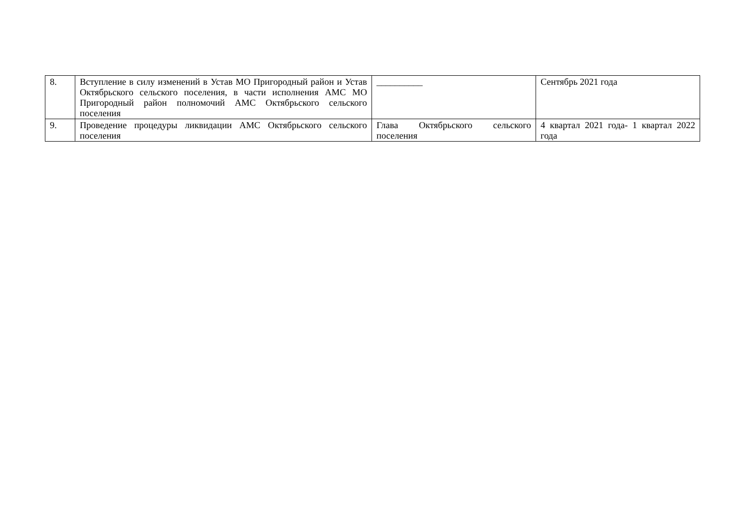| 8. | Вступление в силу изменений в Устав МО Пригородный район и Устав Октябрьского сельского поселения, в части исполнения АМС МО Пригородный район полномочий АМС Октябрьского сельского поселения | __________ | Сентябрь 2021 года |
| 9. | Проведение процедуры ликвидации АМС Октябрьского сельского поселения | Глава Октябрьского сельского поселения | 4 квартал 2021 года- 1 квартал 2022 года |